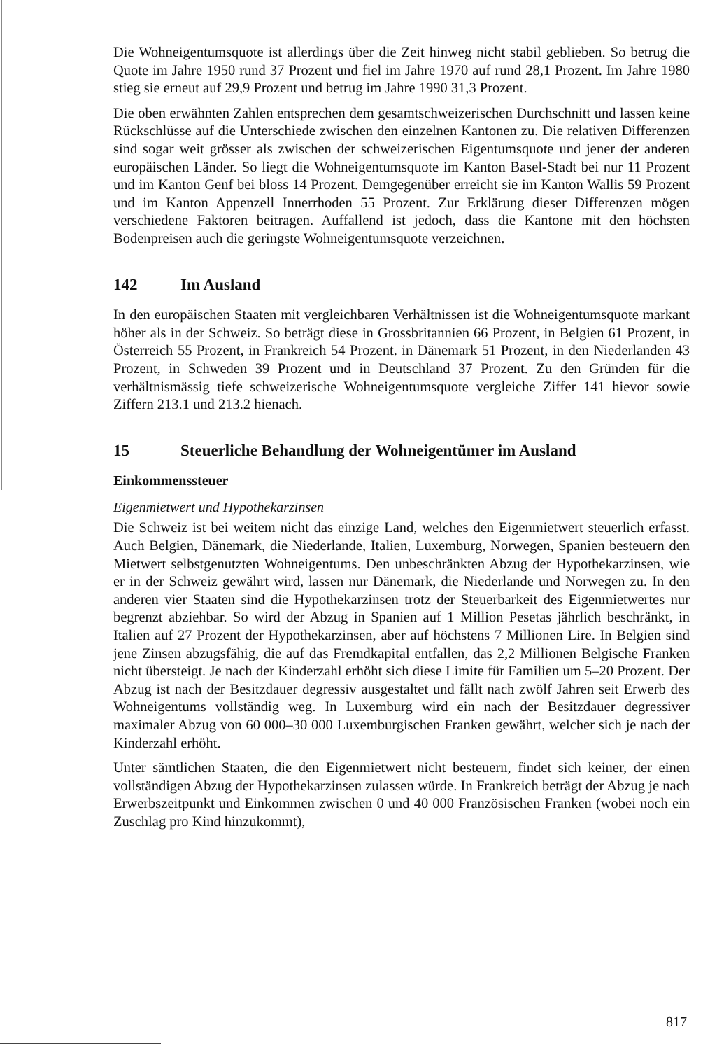Die Wohneigentumsquote ist allerdings über die Zeit hinweg nicht stabil geblieben. So betrug die Quote im Jahre 1950 rund 37 Prozent und fiel im Jahre 1970 auf rund 28,1 Prozent. Im Jahre 1980 stieg sie erneut auf 29,9 Prozent und betrug im Jahre 1990 31,3 Prozent.
Die oben erwähnten Zahlen entsprechen dem gesamtschweizerischen Durchschnitt und lassen keine Rückschlüsse auf die Unterschiede zwischen den einzelnen Kantonen zu. Die relativen Differenzen sind sogar weit grösser als zwischen der schweizerischen Eigentumsquote und jener der anderen europäischen Länder. So liegt die Wohneigentumsquote im Kanton Basel-Stadt bei nur 11 Prozent und im Kanton Genf bei bloss 14 Prozent. Demgegenüber erreicht sie im Kanton Wallis 59 Prozent und im Kanton Appenzell Innerrhoden 55 Prozent. Zur Erklärung dieser Differenzen mögen verschiedene Faktoren beitragen. Auffallend ist jedoch, dass die Kantone mit den höchsten Bodenpreisen auch die geringste Wohneigentumsquote verzeichnen.
142 Im Ausland
In den europäischen Staaten mit vergleichbaren Verhältnissen ist die Wohneigentumsquote markant höher als in der Schweiz. So beträgt diese in Grossbritannien 66 Prozent, in Belgien 61 Prozent, in Österreich 55 Prozent, in Frankreich 54 Prozent. in Dänemark 51 Prozent, in den Niederlanden 43 Prozent, in Schweden 39 Prozent und in Deutschland 37 Prozent. Zu den Gründen für die verhältnismässig tiefe schweizerische Wohneigentumsquote vergleiche Ziffer 141 hievor sowie Ziffern 213.1 und 213.2 hienach.
15 Steuerliche Behandlung der Wohneigentümer im Ausland
Einkommenssteuer
Eigenmietwert und Hypothekarzinsen
Die Schweiz ist bei weitem nicht das einzige Land, welches den Eigenmietwert steuerlich erfasst. Auch Belgien, Dänemark, die Niederlande, Italien, Luxemburg, Norwegen, Spanien besteuern den Mietwert selbstgenutzten Wohneigentums. Den unbeschränkten Abzug der Hypothekarzinsen, wie er in der Schweiz gewährt wird, lassen nur Dänemark, die Niederlande und Norwegen zu. In den anderen vier Staaten sind die Hypothekarzinsen trotz der Steuerbarkeit des Eigenmietwertes nur begrenzt abziehbar. So wird der Abzug in Spanien auf 1 Million Pesetas jährlich beschränkt, in Italien auf 27 Prozent der Hypothekarzinsen, aber auf höchstens 7 Millionen Lire. In Belgien sind jene Zinsen abzugsfähig, die auf das Fremdkapital entfallen, das 2,2 Millionen Belgische Franken nicht übersteigt. Je nach der Kinderzahl erhöht sich diese Limite für Familien um 5–20 Prozent. Der Abzug ist nach der Besitzdauer degressiv ausgestaltet und fällt nach zwölf Jahren seit Erwerb des Wohneigentums vollständig weg. In Luxemburg wird ein nach der Besitzdauer degressiver maximaler Abzug von 60 000–30 000 Luxemburgischen Franken gewährt, welcher sich je nach der Kinderzahl erhöht.
Unter sämtlichen Staaten, die den Eigenmietwert nicht besteuern, findet sich keiner, der einen vollständigen Abzug der Hypothekarzinsen zulassen würde. In Frankreich beträgt der Abzug je nach Erwerbszeitpunkt und Einkommen zwischen 0 und 40 000 Französischen Franken (wobei noch ein Zuschlag pro Kind hinzukommt),
817